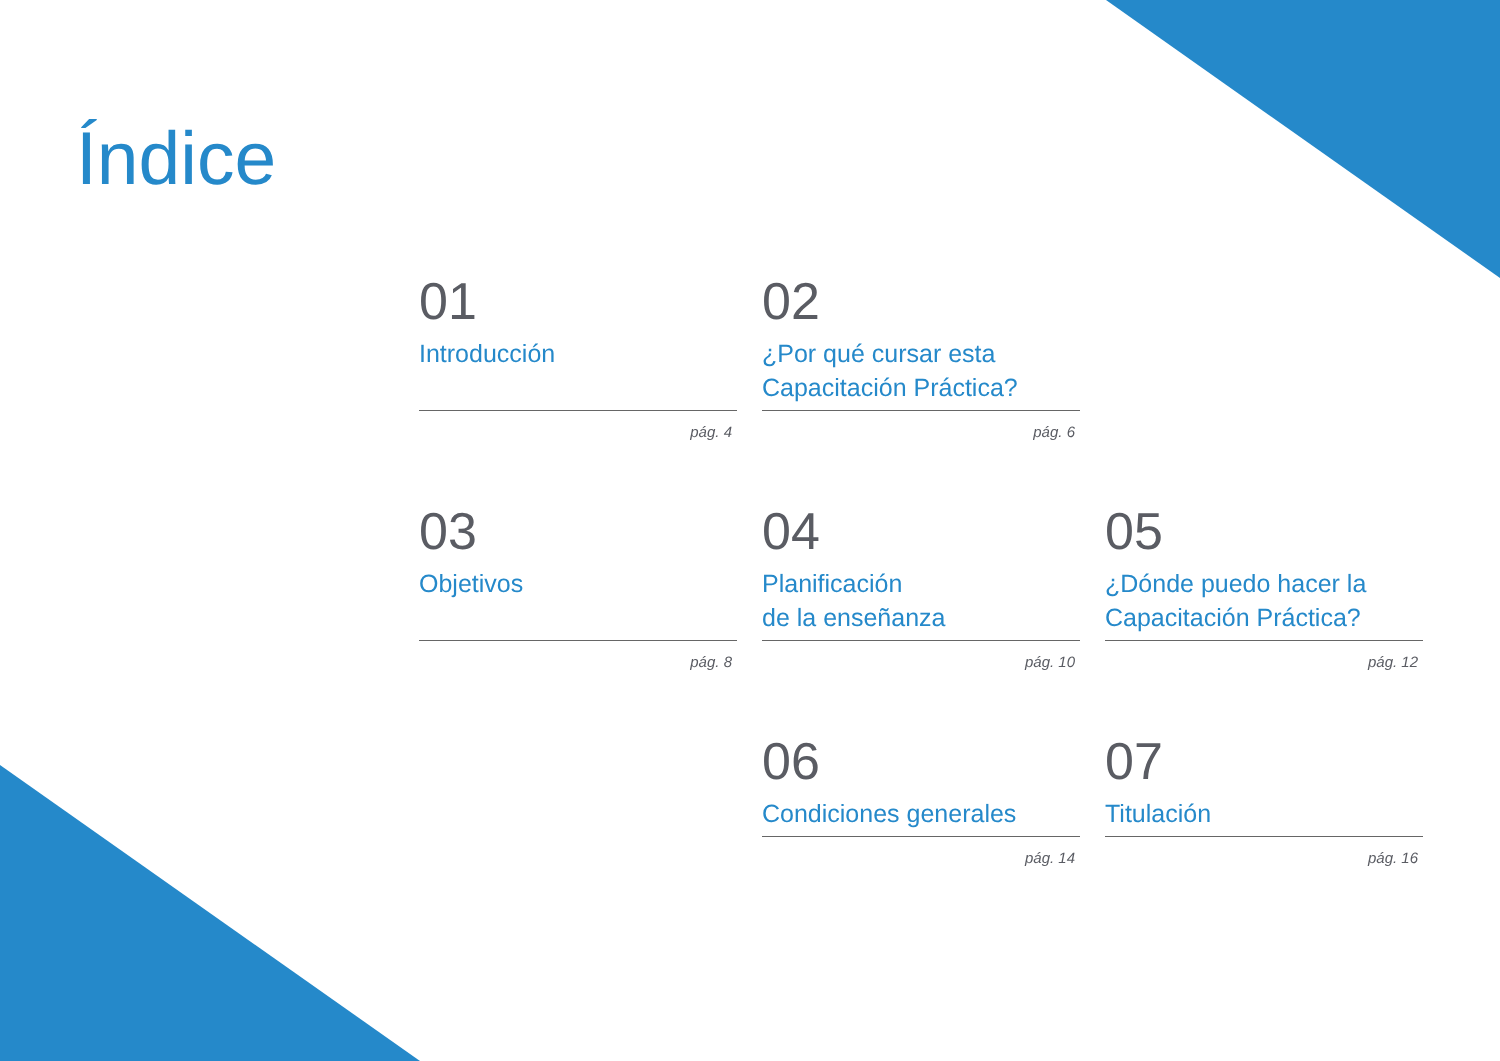Índice
01
Introducción
pág. 4
02
¿Por qué cursar esta
Capacitación Práctica?
pág. 6
03
Objetivos
pág. 8
04
Planificación
de la enseñanza
pág. 10
05
¿Dónde puedo hacer la
Capacitación Práctica?
pág. 12
06
Condiciones generales
pág. 14
07
Titulación
pág. 16